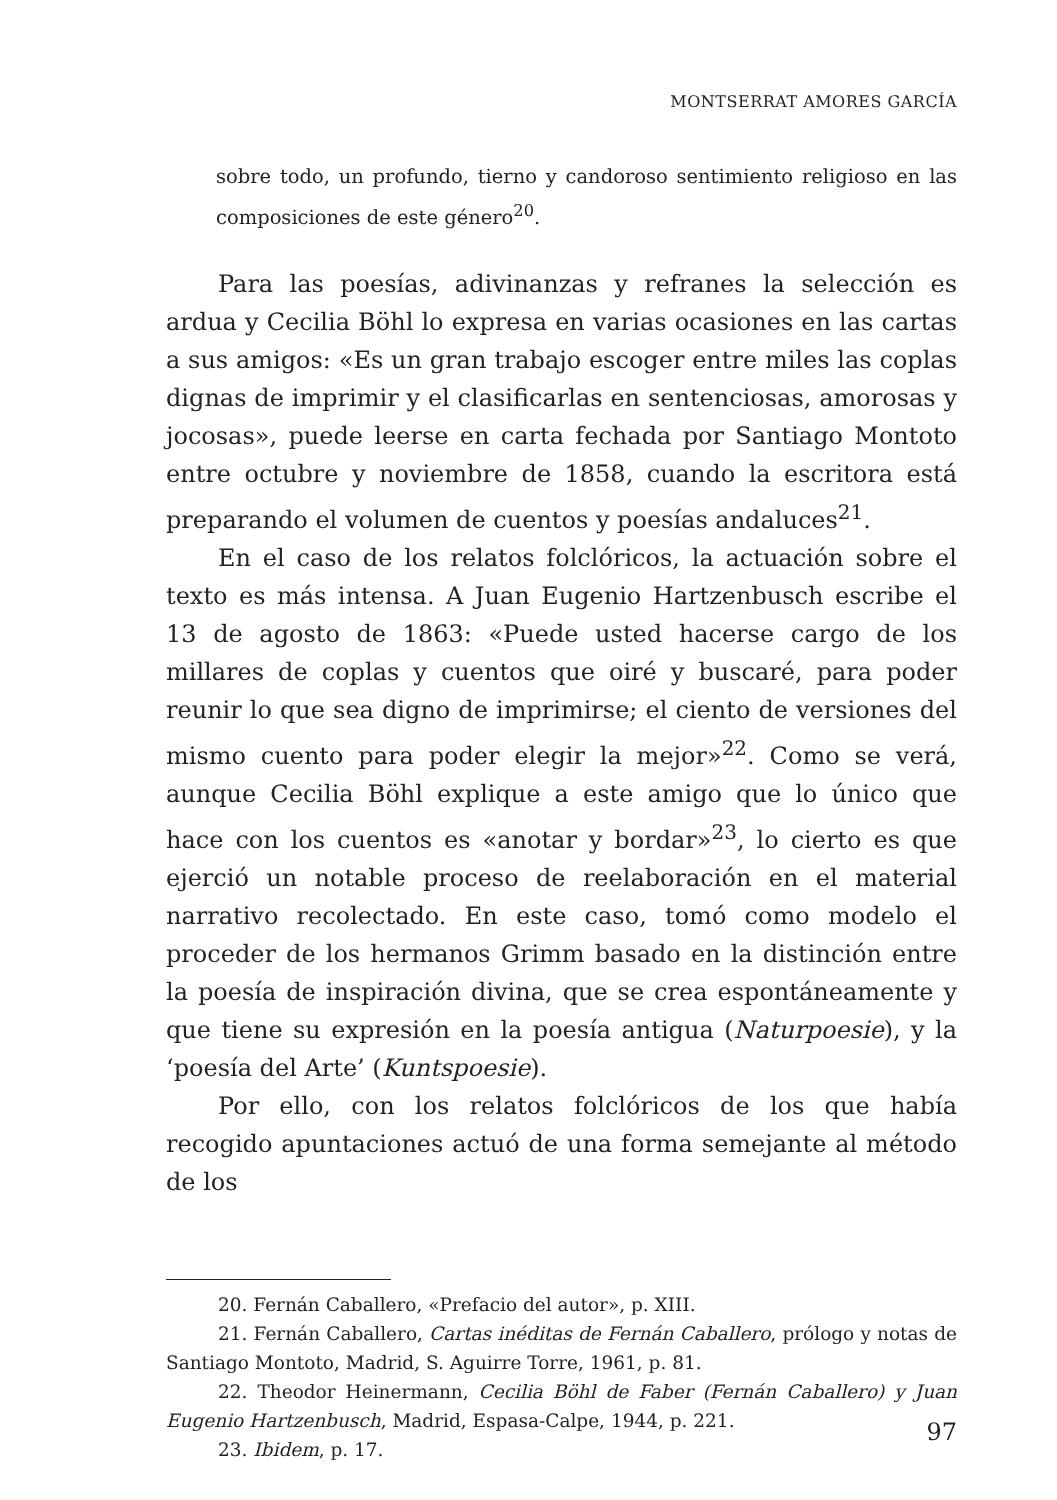MONTSERRAT AMORES GARCÍA
sobre todo, un profundo, tierno y candoroso sentimiento religioso en las composiciones de este género<sup>20</sup>.
Para las poesías, adivinanzas y refranes la selección es ardua y Cecilia Böhl lo expresa en varias ocasiones en las cartas a sus amigos: «Es un gran trabajo escoger entre miles las coplas dignas de imprimir y el clasificarlas en sentenciosas, amorosas y jocosas», puede leerse en carta fechada por Santiago Montoto entre octubre y noviembre de 1858, cuando la escritora está preparando el volumen de cuentos y poesías andaluces<sup>21</sup>.
En el caso de los relatos folclóricos, la actuación sobre el texto es más intensa. A Juan Eugenio Hartzenbusch escribe el 13 de agosto de 1863: «Puede usted hacerse cargo de los millares de coplas y cuentos que oiré y buscaré, para poder reunir lo que sea digno de imprimirse; el ciento de versiones del mismo cuento para poder elegir la mejor»<sup>22</sup>. Como se verá, aunque Cecilia Böhl explique a este amigo que lo único que hace con los cuentos es «anotar y bordar»<sup>23</sup>, lo cierto es que ejerció un notable proceso de reelaboración en el material narrativo recolectado. En este caso, tomó como modelo el proceder de los hermanos Grimm basado en la distinción entre la poesía de inspiración divina, que se crea espontáneamente y que tiene su expresión en la poesía antigua (Naturpoesie), y la ‘poesía del Arte’ (Kuntspoesie).
Por ello, con los relatos folclóricos de los que había recogido apuntaciones actuó de una forma semejante al método de los
20. Fernán Caballero, «Prefacio del autor», p. XIII.
21. Fernán Caballero, Cartas inéditas de Fernán Caballero, prólogo y notas de Santiago Montoto, Madrid, S. Aguirre Torre, 1961, p. 81.
22. Theodor Heinermann, Cecilia Böhl de Faber (Fernán Caballero) y Juan Eugenio Hartzenbusch, Madrid, Espasa-Calpe, 1944, p. 221.
23. Ibidem, p. 17.
97